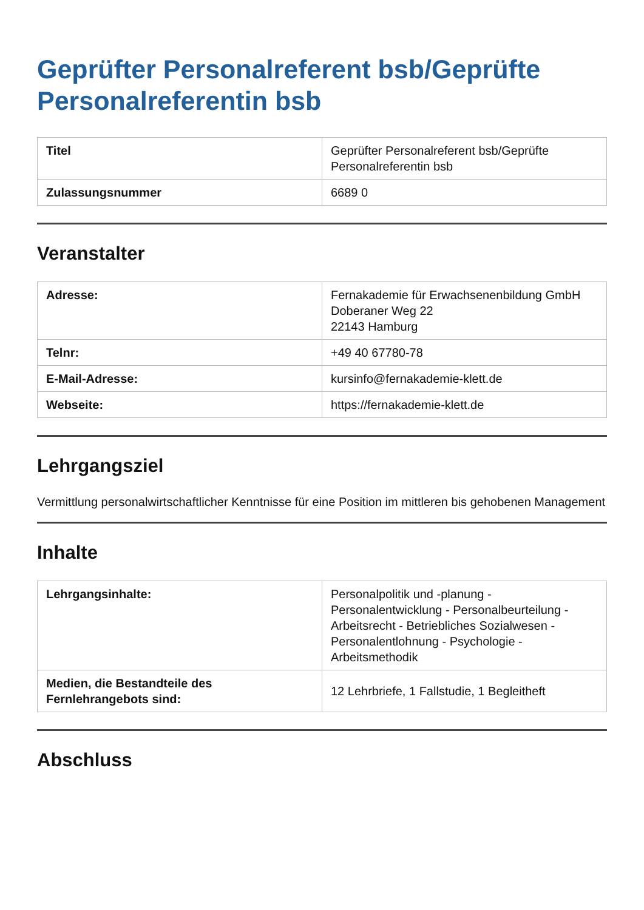Geprüfter Personalreferent bsb/Geprüfte Personalreferentin bsb
| Titel | Geprüfter Personalreferent bsb/Geprüfte Personalreferentin bsb |
| Zulassungsnummer | 6689 0 |
Veranstalter
| Adresse: | Fernakademie für Erwachsenenbildung GmbH Doberaner Weg 22 22143 Hamburg |
| Telnr: | +49 40 67780-78 |
| E-Mail-Adresse: | kursinfo@fernakademie-klett.de |
| Webseite: | https://fernakademie-klett.de |
Lehrgangsziel
Vermittlung personalwirtschaftlicher Kenntnisse für eine Position im mittleren bis gehobenen Management
Inhalte
| Lehrgangsinhalte: | Personalpolitik und -planung - Personalentwicklung - Personalbeurteilung - Arbeitsrecht - Betriebliches Sozialwesen - Personalentlohnung - Psychologie - Arbeitsmethodik |
| Medien, die Bestandteile des Fernlehrangebots sind: | 12 Lehrbriefe, 1 Fallstudie, 1 Begleitheft |
Abschluss